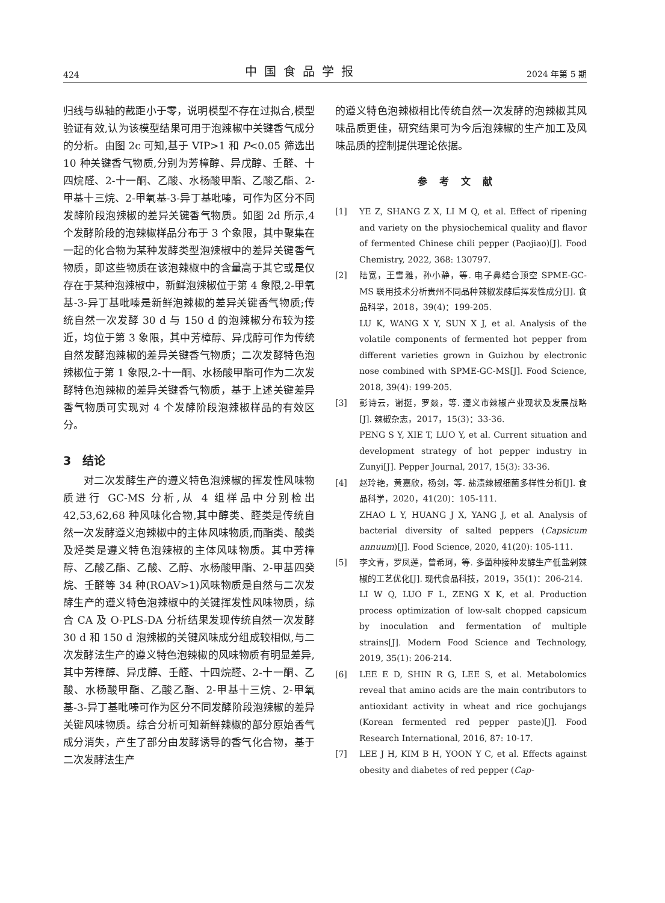424 中国食品学报 2024 年第 5 期
归线与纵轴的截距小于零，说明模型不存在过拟合,模型验证有效,认为该模型结果可用于泡辣椒中关键香气成分的分析。由图 2c 可知,基于 VIP>1 和 P<0.05 筛选出 10 种关键香气物质,分别为芳樟醇、异戊醇、壬醛、十四烷醛、2-十一酮、乙酸、水杨酸甲酯、乙酸乙酯、2-甲基十三烷、2-甲氧基-3-异丁基吡嗪，可作为区分不同发酵阶段泡辣椒的差异关键香气物质。如图 2d 所示,4 个发酵阶段的泡辣椒样品分布于 3 个象限，其中聚集在一起的化合物为某种发酵类型泡辣椒中的差异关键香气物质，即这些物质在该泡辣椒中的含量高于其它或是仅存在于某种泡辣椒中，新鲜泡辣椒位于第 4 象限,2-甲氧基-3-异丁基吡嗪是新鲜泡辣椒的差异关键香气物质;传统自然一次发酵 30 d 与 150 d 的泡辣椒分布较为接近，均位于第 3 象限，其中芳樟醇、异戊醇可作为传统自然发酵泡辣椒的差异关键香气物质；二次发酵特色泡辣椒位于第 1 象限,2-十一酮、水杨酸甲酯可作为二次发酵特色泡辣椒的差异关键香气物质，基于上述关键差异香气物质可实现对 4 个发酵阶段泡辣椒样品的有效区分。
3　结论
对二次发酵生产的遵义特色泡辣椒的挥发性风味物质进行 GC-MS 分析,从 4 组样品中分别检出 42,53,62,68 种风味化合物,其中醇类、醛类是传统自然一次发酵遵义泡辣椒中的主体风味物质,而酯类、酸类及烃类是遵义特色泡辣椒的主体风味物质。其中芳樟醇、乙酸乙酯、乙酸、乙醇、水杨酸甲酯、2-甲基四癸烷、壬醛等 34 种(ROAV>1)风味物质是自然与二次发酵生产的遵义特色泡辣椒中的关键挥发性风味物质，综合 CA 及 O-PLS-DA 分析结果发现传统自然一次发酵 30 d 和 150 d 泡辣椒的关键风味成分组成较相似,与二次发酵法生产的遵义特色泡辣椒的风味物质有明显差异,其中芳樟醇、异戊醇、壬醛、十四烷醛、2-十一酮、乙酸、水杨酸甲酯、乙酸乙酯、2-甲基十三烷、2-甲氧基-3-异丁基吡嗪可作为区分不同发酵阶段泡辣椒的差异关键风味物质。综合分析可知新鲜辣椒的部分原始香气成分消失，产生了部分由发酵诱导的香气化合物，基于二次发酵法生产
的遵义特色泡辣椒相比传统自然一次发酵的泡辣椒其风味品质更佳，研究结果可为今后泡辣椒的生产加工及风味品质的控制提供理论依据。
参考文献
[1] YE Z, SHANG Z X, LI M Q, et al. Effect of ripening and variety on the physiochemical quality and flavor of fermented Chinese chili pepper (Paojiao)[J]. Food Chemistry, 2022, 368: 130797.
[2] 陆宽，王雪雅，孙小静，等. 电子鼻结合顶空 SPME-GC-MS 联用技术分析贵州不同品种辣椒发酵后挥发性成分[J]. 食品科学，2018，39(4)：199-205.
LU K, WANG X Y, SUN X J, et al. Analysis of the volatile components of fermented hot pepper from different varieties grown in Guizhou by electronic nose combined with SPME-GC-MS[J]. Food Science, 2018, 39(4): 199-205.
[3] 彭诗云，谢挺，罗燚，等. 遵义市辣椒产业现状及发展战略[J]. 辣椒杂志，2017，15(3)：33-36.
PENG S Y, XIE T, LUO Y, et al. Current situation and development strategy of hot pepper industry in Zunyi[J]. Pepper Journal, 2017, 15(3): 33-36.
[4] 赵玲艳，黄嘉欣，杨剑，等. 盐渍辣椒细菌多样性分析[J]. 食品科学，2020，41(20)：105-111.
ZHAO L Y, HUANG J X, YANG J, et al. Analysis of bacterial diversity of salted peppers (Capsicum annuum)[J]. Food Science, 2020, 41(20): 105-111.
[5] 李文青，罗凤莲，曾希珂，等. 多菌种接种发酵生产低盐剁辣椒的工艺优化[J]. 现代食品科技，2019，35(1)：206-214.
LI W Q, LUO F L, ZENG X K, et al. Production process optimization of low-salt chopped capsicum by inoculation and fermentation of multiple strains[J]. Modern Food Science and Technology, 2019, 35(1): 206-214.
[6] LEE E D, SHIN R G, LEE S, et al. Metabolomics reveal that amino acids are the main contributors to antioxidant activity in wheat and rice gochujangs (Korean fermented red pepper paste)[J]. Food Research International, 2016, 87: 10-17.
[7] LEE J H, KIM B H, YOON Y C, et al. Effects against obesity and diabetes of red pepper (Cap-